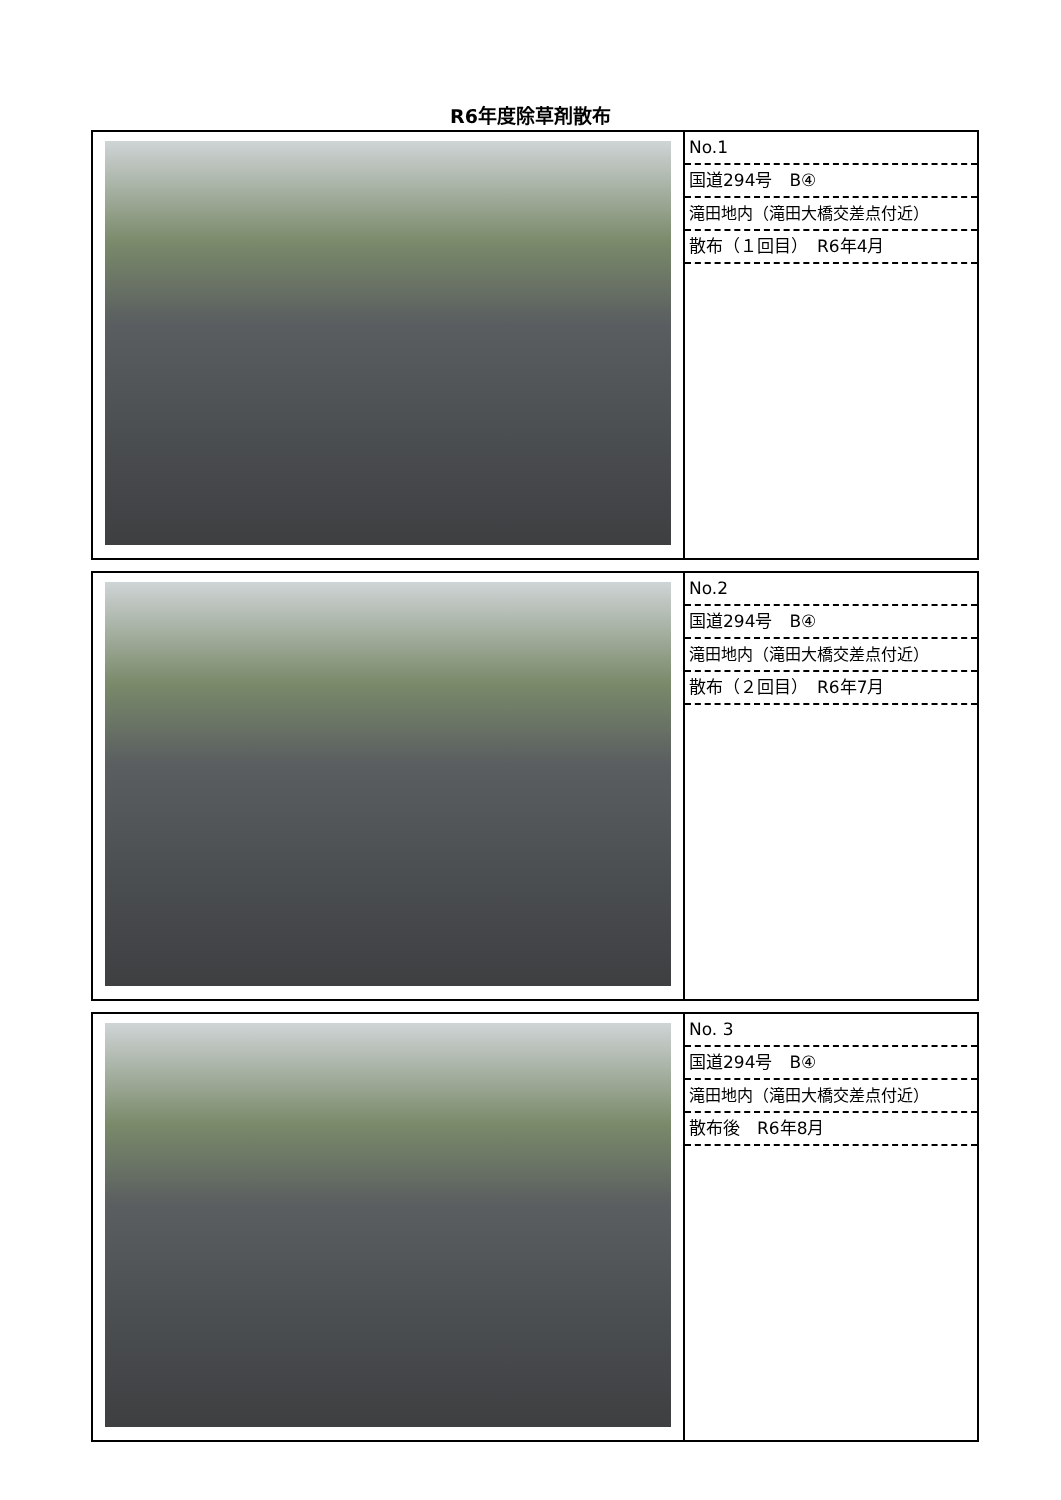R6年度除草剤散布
| | No.1 国道294号 B④ 滝田地内（滝田大橋交差点付近） 散布（１回目） R6年4月 |
| | No.2 国道294号 B④ 滝田地内（滝田大橋交差点付近） 散布（２回目） R6年7月 |
| | No. 3 国道294号 B④ 滝田地内（滝田大橋交差点付近） 散布後 R6年8月 |